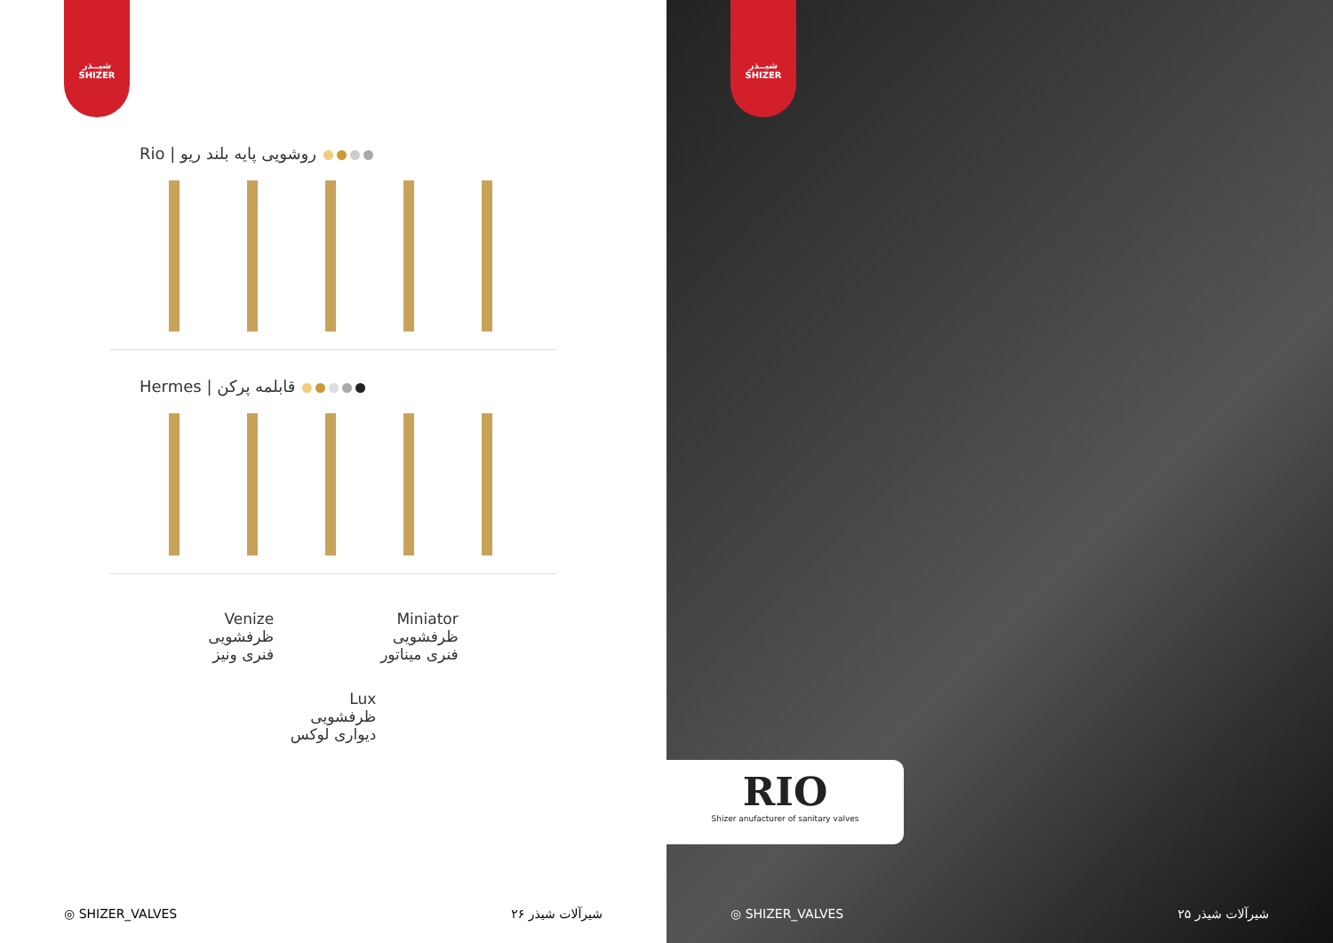شیــذر
SHIZER
Rio | روشویی پایه بلند ریو
Hermes | قابلمه پرکن
Venize
ظرفشویی
فنری ونیز
Miniator
ظرفشویی
فنری میناتور
Lux
ظرفشویی
دیواری لوکس
◎ SHIZER_VALVES شیرآلات شیذر ۲۶
شیــذر
SHIZER
RIO
Shizer anufacturer of sanitary valves
◎ SHIZER_VALVES شیرآلات شیذر ۲۵